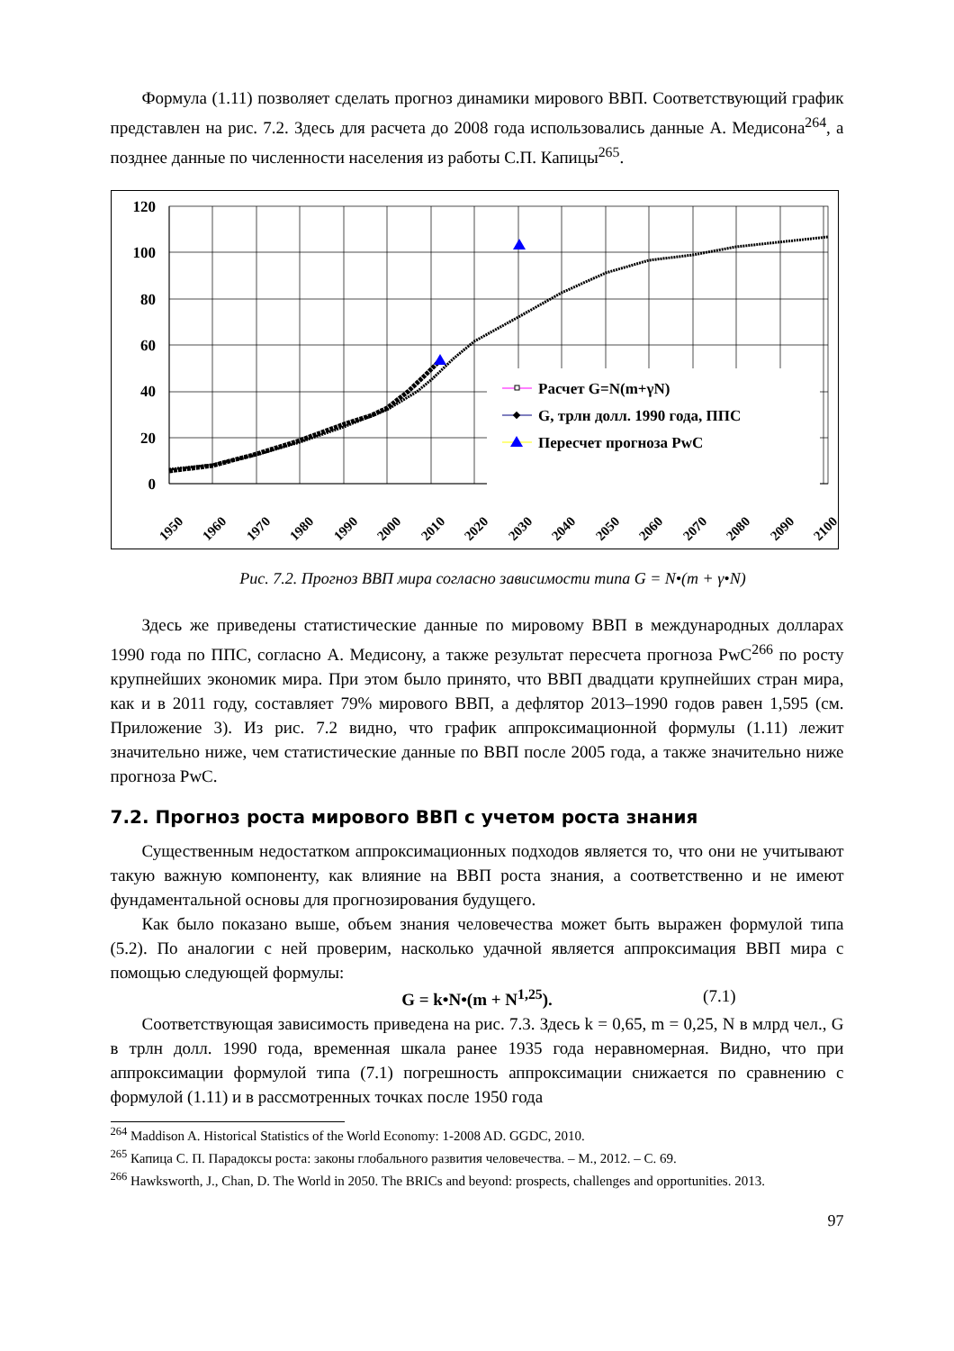Формула (1.11) позволяет сделать прогноз динамики мирового ВВП. Соответствующий график представлен на рис. 7.2. Здесь для расчета до 2008 года использовались данные А. Медисона<sup>264</sup>, а позднее данные по численности населения из работы С.П. Капицы<sup>265</sup>.
120
100
80
60
40
20
0
1950
1960
1970
1980
1990
2000
2010
2020
2030
2040
2050
2060
2070
2080
2090
2100
Расчет G=N(m+γN)
G, трлн долл. 1990 года, ППС
Пересчет прогноза PwC
Рис. 7.2. Прогноз ВВП мира согласно зависимости типа G = N•(m + γ•N)
Здесь же приведены статистические данные по мировому ВВП в международных долларах 1990 года по ППС, согласно А. Медисону, а также результат пересчета прогноза PwC<sup>266</sup> по росту крупнейших экономик мира. При этом было принято, что ВВП двадцати крупнейших стран мира, как и в 2011 году, составляет 79% мирового ВВП, а дефлятор 2013–1990 годов равен 1,595 (см. Приложение 3). Из рис. 7.2 видно, что график аппроксимационной формулы (1.11) лежит значительно ниже, чем статистические данные по ВВП после 2005 года, а также значительно ниже прогноза PwC.
7.2. Прогноз роста мирового ВВП с учетом роста знания
Существенным недостатком аппроксимационных подходов является то, что они не учитывают такую важную компоненту, как влияние на ВВП роста знания, а соответственно и не имеют фундаментальной основы для прогнозирования будущего.
Как было показано выше, объем знания человечества может быть выражен формулой типа (5.2). По аналогии с ней проверим, насколько удачной является аппроксимация ВВП мира с помощью следующей формулы:
G = k•N•(m + N<sup>1,25</sup>). (7.1)
Соответствующая зависимость приведена на рис. 7.3. Здесь k = 0,65, m = 0,25, N в млрд чел., G в трлн долл. 1990 года, временная шкала ранее 1935 года неравномерная. Видно, что при аппроксимации формулой типа (7.1) погрешность аппроксимации снижается по сравнению с формулой (1.11) и в рассмотренных точках после 1950 года
<sup>264</sup> Maddison A. Historical Statistics of the World Economy: 1-2008 AD. GGDC, 2010.
<sup>265</sup> Капица С. П. Парадоксы роста: законы глобального развития человечества. – М., 2012. – С. 69.
<sup>266</sup> Hawksworth, J., Chan, D. The World in 2050. The BRICs and beyond: prospects, challenges and opportunities. 2013.
97